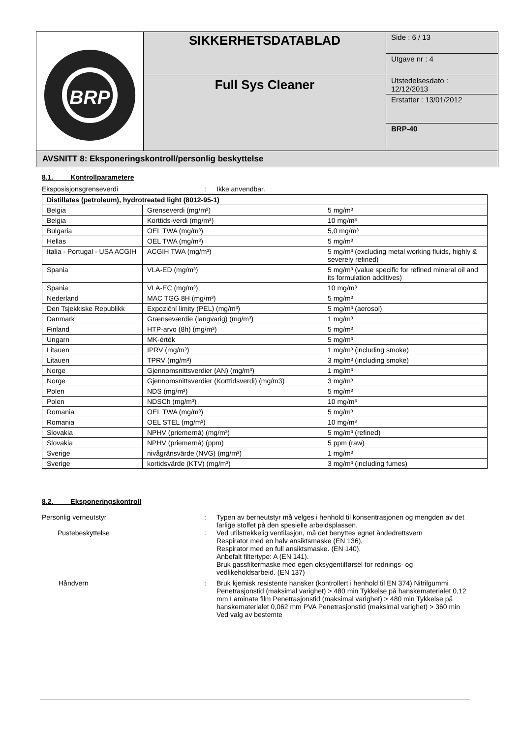| BRP | SIKKERHETSDATABLAD | Side : 6 / 13 |
| | | Utgave nr : 4 |
| | Full Sys Cleaner | Utstedelsesdato : 12/12/2013 |
| | | Erstatter : 13/01/2012 |
| | | BRP-40 |
AVSNITT 8: Eksponeringskontroll/personlig beskyttelse
8.1. Kontrollparametere
Eksposisjonsgrenseverdi : Ikke anvendbar.
| Distillates (petroleum), hydrotreated light (8012-95-1) | | |
| --- | --- | --- |
| Belgia | Grenseverdi (mg/m³) | 5 mg/m³ |
| Belgia | Korttids-verdi (mg/m³) | 10 mg/m³ |
| Bulgaria | OEL TWA (mg/m³) | 5,0 mg/m³ |
| Hellas | OEL TWA (mg/m³) | 5 mg/m³ |
| Italia - Portugal - USA ACGIH | ACGIH TWA (mg/m³) | 5 mg/m³ (excluding metal working fluids, highly & severely refined) |
| Spania | VLA-ED (mg/m³) | 5 mg/m³ (value specific for refined mineral oil and its formulation additives) |
| Spania | VLA-EC (mg/m³) | 10 mg/m³ |
| Nederland | MAC TGG 8H (mg/m³) | 5 mg/m³ |
| Den Tsjekkiske Republikk | Expoziční limity (PEL) (mg/m³) | 5 mg/m³ (aerosol) |
| Danmark | Grænseværdie (langvarig) (mg/m³) | 1 mg/m³ |
| Finland | HTP-arvo (8h) (mg/m³) | 5 mg/m³ |
| Ungarn | MK-érték | 5 mg/m³ |
| Litauen | IPRV (mg/m³) | 1 mg/m³ (including smoke) |
| Litauen | TPRV (mg/m³) | 3 mg/m³ (including smoke) |
| Norge | Gjennomsnittsverdier (AN) (mg/m³) | 1 mg/m³ |
| Norge | Gjennomsnittsverdier (Korttidsverdi) (mg/m3) | 3 mg/m³ |
| Polen | NDS (mg/m³) | 5 mg/m³ |
| Polen | NDSCh (mg/m³) | 10 mg/m³ |
| Romania | OEL TWA (mg/m³) | 5 mg/m³ |
| Romania | OEL STEL (mg/m³) | 10 mg/m³ |
| Slovakia | NPHV (priemerná) (mg/m³) | 5 mg/m³ (refined) |
| Slovakia | NPHV (priemerná) (ppm) | 5 ppm (raw) |
| Sverige | nivågränsvärde (NVG) (mg/m³) | 1 mg/m³ |
| Sverige | kortidsvärde (KTV) (mg/m³) | 3 mg/m³ (including fumes) |
8.2. Eksponeringskontroll
Personlig verneutstyr : Typen av berneutstyr må velges i henhold til konsentrasjonen og mengden av det farlige stoffet på den spesielle arbeidsplassen.
Pustebeskyttelse : Ved utilstrekkelig ventilasjon, må det benyttes egnet åndedrettsvern
Respirator med en halv ansiktsmaske (EN 136),
Respirator med en full ansiktsmaske. (EN 140),
Anbefalt filtertype: A (EN 141).
Bruk gassfiltermaske med egen oksygentilførsel for rednings- og vedlikeholdsarbeid. (EN 137)
Håndvern : Bruk kjemisk resistente hansker (kontrollert i henhold til EN 374) Nitrilgummi Penetrasjonstid (maksimal varighet) > 480 min Tykkelse på hanskematerialet 0,12 mm Laminate film Penetrasjonstid (maksimal varighet) > 480 min Tykkelse på hanskematerialet 0,062 mm PVA Penetrasjonstid (maksimal varighet) > 360 min Ved valg av bestemte